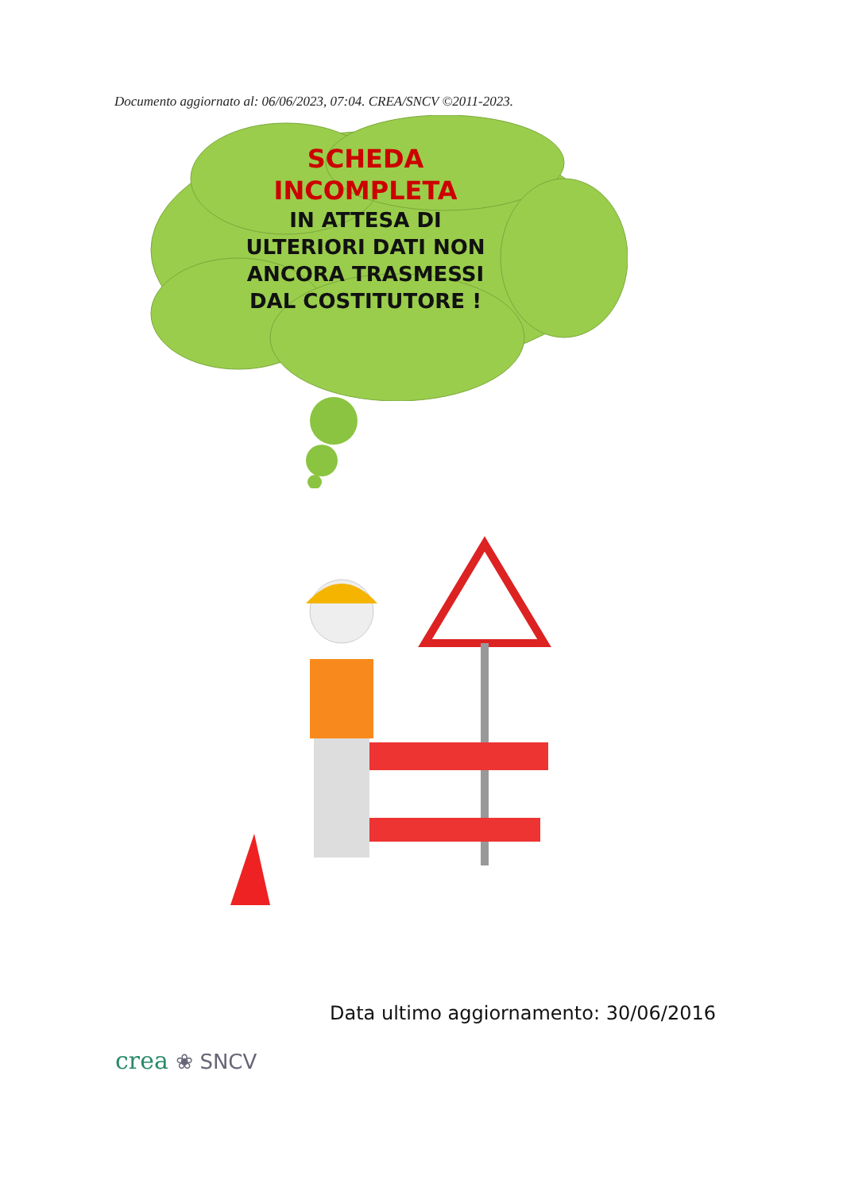Documento aggiornato al: 06/06/2023, 07:04. CREA/SNCV ©2011-2023.
SCHEDA
INCOMPLETA
IN ATTESA DI
ULTERIORI DATI NON
ANCORA TRASMESSI
DAL COSTITUTORE !
Data ultimo aggiornamento: 30/06/2016
crea ❀ SNCV